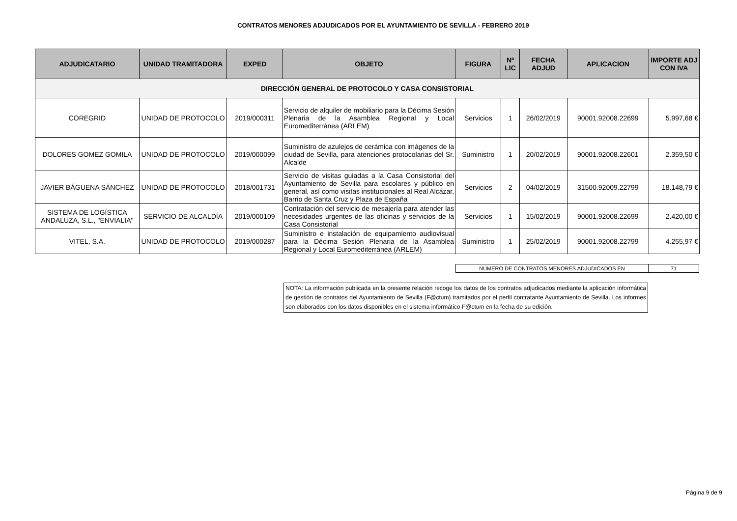CONTRATOS MENORES ADJUDICADOS POR EL AYUNTAMIENTO DE SEVILLA - FEBRERO 2019
| ADJUDICATARIO | UNIDAD TRAMITADORA | EXPED | OBJETO | FIGURA | Nº LIC | FECHA ADJUD | APLICACION | IMPORTE ADJ CON IVA |
| --- | --- | --- | --- | --- | --- | --- | --- | --- |
| DIRECCIÓN GENERAL DE PROTOCOLO Y CASA CONSISTORIAL | | | | | | | | |
| COREGRID | UNIDAD DE PROTOCOLO | 2019/000311 | Servicio de alquiler de mobiliario para la Décima Sesión Plenaria de la Asamblea Regional y Local Euromediterránea (ARLEM) | Servicios | 1 | 26/02/2019 | 90001.92008.22699 | 5.997,68 € |
| DOLORES GOMEZ GOMILA | UNIDAD DE PROTOCOLO | 2019/000099 | Suministro de azulejos de cerámica con imágenes de la ciudad de Sevilla, para atenciones protocolarias del Sr. Alcalde | Suministro | 1 | 20/02/2019 | 90001.92008.22601 | 2.359,50 € |
| JAVIER BÁGUENA SÁNCHEZ | UNIDAD DE PROTOCOLO | 2018/001731 | Servicio de visitas guiadas a la Casa Consistorial del Ayuntamiento de Sevilla para escolares y público en general, así como visitas institucionales al Real Alcázar, Barrio de Santa Cruz y Plaza de España | Servicios | 2 | 04/02/2019 | 31500.92009.22799 | 18.148,79 € |
| SISTEMA DE LOGÍSTICA ANDALUZA, S.L., "ENVIALIA" | SERVICIO DE ALCALDÍA | 2019/000109 | Contratación del servicio de mesajería para atender las necesidades urgentes de las oficinas y servicios de la Casa Consistorial | Servicios | 1 | 15/02/2019 | 90001.92008.22699 | 2.420,00 € |
| VITEL, S.A. | UNIDAD DE PROTOCOLO | 2019/000287 | Suministro e instalación de equipamiento audiovisual para la Décima Sesión Plenaria de la Asamblea Regional y Local Euromediterránea (ARLEM) | Suministro | 1 | 25/02/2019 | 90001.92008.22799 | 4.255,97 € |
| NÚMERO DE CONTRATOS MENORES ADJUDICADOS EN | 71 |
NOTA: La información publicada en la presente relación recoge los datos de los contratos adjudicados mediante la aplicación informática de gestión de contratos del Ayuntamiento de Sevilla (F@ctum) tramitados por el perfil contratante Ayuntamiento de Sevilla. Los informes son elaborados con los datos disponibles en el sistema informático F@ctum en la fecha de su edición.
Página 9 de 9